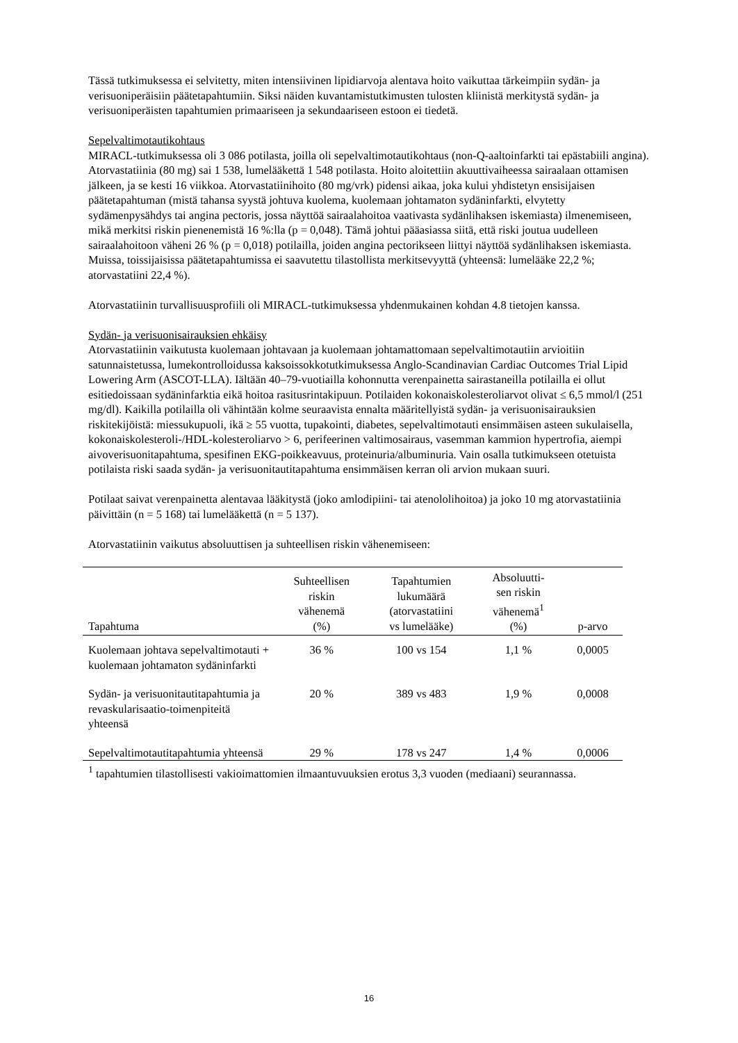Tässä tutkimuksessa ei selvitetty, miten intensiivinen lipidiarvoja alentava hoito vaikuttaa tärkeimpiin sydän- ja verisuoniperäisiin päätetapahtumiin. Siksi näiden kuvantamistutkimusten tulosten kliinistä merkitystä sydän- ja verisuoniperäisten tapahtumien primaariseen ja sekundaariseen estoon ei tiedetä.
Sepelvaltimotautikohtaus
MIRACL-tutkimuksessa oli 3 086 potilasta, joilla oli sepelvaltimotautikohtaus (non-Q-aaltoinfarkti tai epästabiili angina). Atorvastatiinia (80 mg) sai 1 538, lumelääkettä 1 548 potilasta. Hoito aloitettiin akuuttivaiheessa sairaalaan ottamisen jälkeen, ja se kesti 16 viikkoa. Atorvastatiinihoito (80 mg/vrk) pidensi aikaa, joka kului yhdistetyn ensisijaisen päätetapahtuman (mistä tahansa syystä johtuva kuolema, kuolemaan johtamaton sydäninfarkti, elvytetty sydämenpysähdys tai angina pectoris, jossa näyttöä sairaalahoitoa vaativasta sydänlihaksen iskemiasta) ilmenemiseen, mikä merkitsi riskin pienenemistä 16 %:lla (p = 0,048). Tämä johtui pääasiassa siitä, että riski joutua uudelleen sairaalahoitoon väheni 26 % (p = 0,018) potilailla, joiden angina pectorikseen liittyi näyttöä sydänlihaksen iskemiasta. Muissa, toissijaisissa päätetapahtumissa ei saavutettu tilastollista merkitsevyyttä (yhteensä: lumelääke 22,2 %; atorvastatiini 22,4 %).
Atorvastatiinin turvallisuusprofiili oli MIRACL-tutkimuksessa yhdenmukainen kohdan 4.8 tietojen kanssa.
Sydän- ja verisuonisairauksien ehkäisy
Atorvastatiinin vaikutusta kuolemaan johtavaan ja kuolemaan johtamattomaan sepelvaltimotautiin arvioitiin satunnaistetussa, lumekontrolloidussa kaksoissokkotutkimuksessa Anglo-Scandinavian Cardiac Outcomes Trial Lipid Lowering Arm (ASCOT-LLA). Iältään 40–79-vuotiailla kohonnutta verenpainetta sairastaneilla potilailla ei ollut esitiedoissaan sydäninfarktia eikä hoitoa rasitusrintakipuun. Potilaiden kokonaiskolesteroliarvot olivat ≤ 6,5 mmol/l (251 mg/dl). Kaikilla potilailla oli vähintään kolme seuraavista ennalta määritellyistä sydän- ja verisuonisairauksien riskitekijöistä: miessukupuoli, ikä ≥ 55 vuotta, tupakointi, diabetes, sepelvaltimotauti ensimmäisen asteen sukulaisella, kokonaiskolesteroli-/HDL-kolesteroliarvo > 6, perifeerinen valtimosairaus, vasemman kammion hypertrofia, aiempi aivoverisuonitapahtuma, spesifinen EKG-poikkeavuus, proteinuria/albuminuria. Vain osalla tutkimukseen otetuista potilaista riski saada sydän- ja verisuonitautitapahtuma ensimmäisen kerran oli arvion mukaan suuri.
Potilaat saivat verenpainetta alentavaa lääkitystä (joko amlodipiini- tai atenololihoitoa) ja joko 10 mg atorvastatiinia päivittäin (n = 5 168) tai lumelääkettä (n = 5 137).
Atorvastatiinin vaikutus absoluuttisen ja suhteellisen riskin vähenemiseen:
| Tapahtuma | Suhteellisen riskin vähenemä (%) | Tapahtumien lukumäärä (atorvastatiini vs lumelääke) | Absoluutti- sen riskin vähenemä<sup>1</sup> (%) | p-arvo |
| --- | --- | --- | --- | --- |
| Kuolemaan johtava sepelvaltimotauti + kuolemaan johtamaton sydäninfarkti | 36 % | 100 vs 154 | 1,1 % | 0,0005 |
| Sydän- ja verisuonitautitapahtumia ja revaskularisaatio-toimenpiteitä yhteensä | 20 % | 389 vs 483 | 1,9 % | 0,0008 |
| Sepelvaltimotautitapahtumia yhteensä | 29 % | 178 vs 247 | 1,4 % | 0,0006 |
<sup>1</sup> tapahtumien tilastollisesti vakioimattomien ilmaantuvuuksien erotus 3,3 vuoden (mediaani) seurannassa.
16